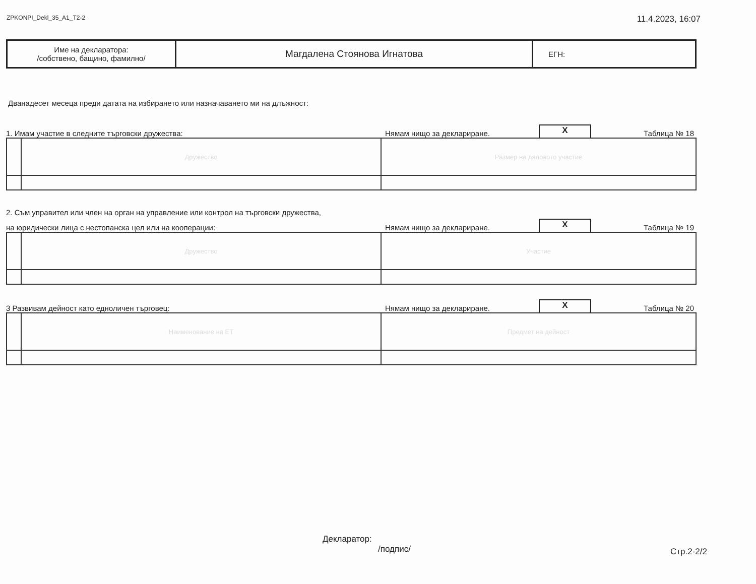ZPKONPI_Dekl_35_A1_T2-2 11.4.2023, 16:07
| Име на декларатора: /собствено, бащино, фамилно/ | Магдалена Стоянова Игнатова | ЕГН: |
Дванадесет месеца преди датата на избирането или назначаването ми на длъжност:
1. Имам участие в следните търговски дружества: Нямам нищо за деклариране. X Таблица № 18
| | Дружество | Размер на дяловото участие |
2. Съм управител или член на орган на управление или контрол на търговски дружества,
на юридически лица с нестопанска цел или на кооперации: Нямам нищо за деклариране. X Таблица № 19
| | Дружество | Участие |
3 Развивам дейност като едноличен търговец: Нямам нищо за деклариране. X Таблица № 20
| | Наименование на ЕТ | Предмет на дейност |
Декларатор:
/подпис/
Стр.2-2/2